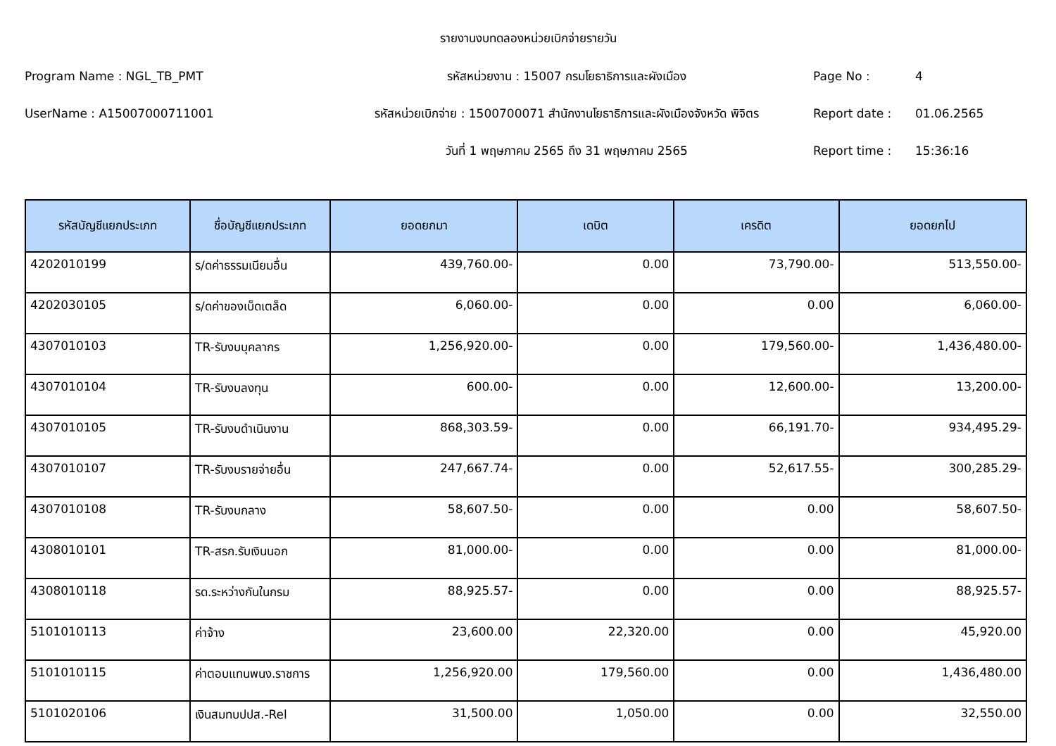รายงานงบทดลองหน่วยเบิกจ่ายรายวัน
Program Name : NGL_TB_PMT
รหัสหน่วยงาน : 15007 กรมโยธาธิการและผังเมือง
Page No :
4
UserName : A15007000711001
รหัสหน่วยเบิกจ่าย : 1500700071 สำนักงานโยธาธิการและผังเมืองจังหวัด พิจิตร
Report date :
01.06.2565
วันที่ 1 พฤษภาคม 2565 ถึง 31 พฤษภาคม 2565
Report time :
15:36:16
| รหัสบัญชีแยกประเภท | ชื่อบัญชีแยกประเภท | ยอดยกมา | เดบิต | เครดิต | ยอดยกไป |
| --- | --- | --- | --- | --- | --- |
| 4202010199 | ร/ดค่าธรรมเนียมอื่น | 439,760.00- | 0.00 | 73,790.00- | 513,550.00- |
| 4202030105 | ร/ดค่าของเบ็ดเตล็ด | 6,060.00- | 0.00 | 0.00 | 6,060.00- |
| 4307010103 | TR-รับงบบุคลากร | 1,256,920.00- | 0.00 | 179,560.00- | 1,436,480.00- |
| 4307010104 | TR-รับงบลงทุน | 600.00- | 0.00 | 12,600.00- | 13,200.00- |
| 4307010105 | TR-รับงบดำเนินงาน | 868,303.59- | 0.00 | 66,191.70- | 934,495.29- |
| 4307010107 | TR-รับงบรายจ่ายอื่น | 247,667.74- | 0.00 | 52,617.55- | 300,285.29- |
| 4307010108 | TR-รับงบกลาง | 58,607.50- | 0.00 | 0.00 | 58,607.50- |
| 4308010101 | TR-สรก.รับเงินนอก | 81,000.00- | 0.00 | 0.00 | 81,000.00- |
| 4308010118 | รด.ระหว่างกันในกรม | 88,925.57- | 0.00 | 0.00 | 88,925.57- |
| 5101010113 | ค่าจ้าง | 23,600.00 | 22,320.00 | 0.00 | 45,920.00 |
| 5101010115 | ค่าตอบแทนพนง.ราชการ | 1,256,920.00 | 179,560.00 | 0.00 | 1,436,480.00 |
| 5101020106 | เงินสมทบปปส.-Rel | 31,500.00 | 1,050.00 | 0.00 | 32,550.00 |